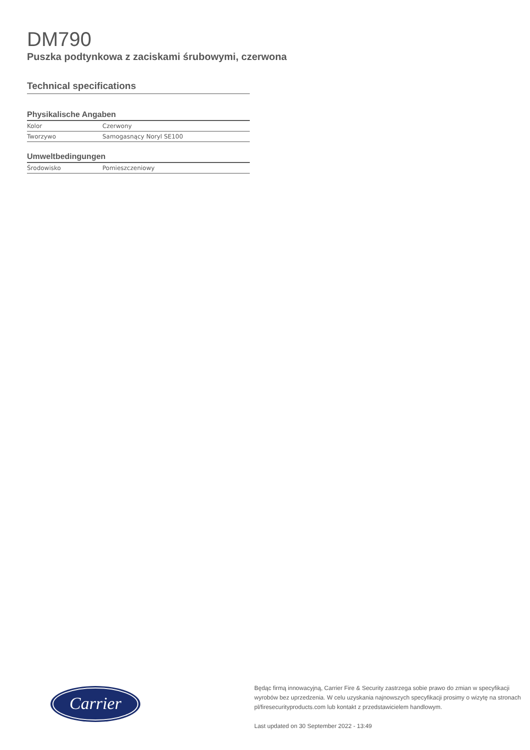DM790
Puszka podtynkowa z zaciskami śrubowymi, czerwona
Technical specifications
Physikalische Angaben
| Kolor | Czerwony |
| Tworzywo | Samogasnący Noryl SE100 |
Umweltbedingungen
| Środowisko | Pomieszczeniowy |
Carrier
Będąc firmą innowacyjną, Carrier Fire & Security zastrzega sobie prawo do zmian w specyfikacji
wyrobów bez uprzedzenia. W celu uzyskania najnowszych specyfikacji prosimy o wizytę na stronach
pl/firesecurityproducts.com lub kontakt z przedstawicielem handlowym.
Last updated on 30 September 2022 - 13:49